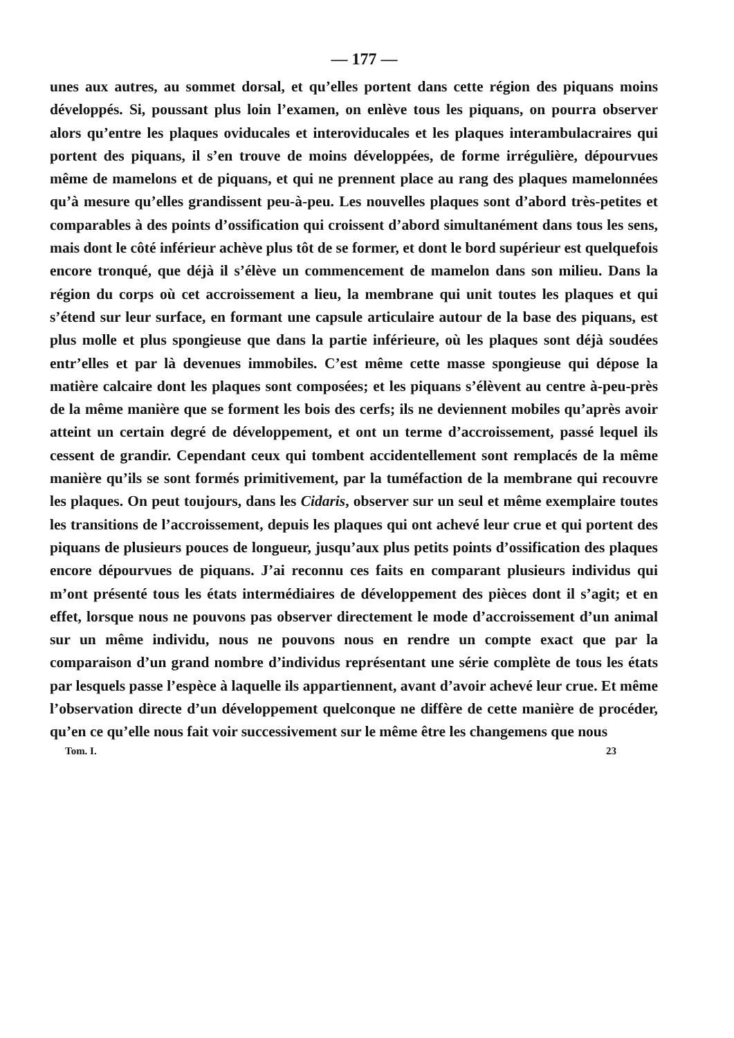— 177 —
unes aux autres, au sommet dorsal, et qu’elles portent dans cette région des piquans moins développés. Si, poussant plus loin l’examen, on enlève tous les piquans, on pourra observer alors qu’entre les plaques oviducales et interovi­ducales et les plaques interambulacraires qui portent des piquans, il s’en trouve de moins développées, de forme irrégulière, dépourvues même de mamelons et de piquans, et qui ne prennent place au rang des plaques mamelonnées qu’à mesure qu’elles grandissent peu-à-peu. Les nouvelles plaques sont d’abord très-petites et comparables à des points d’ossification qui croissent d’abord si­multanément dans tous les sens, mais dont le côté inférieur achève plus tôt de se former, et dont le bord supérieur est quelquefois encore tronqué, que déjà il s’élève un commencement de mamelon dans son milieu. Dans la région du corps où cet accroissement a lieu, la membrane qui unit toutes les plaques et qui s’étend sur leur surface, en formant une capsule articulaire autour de la base des piquans, est plus molle et plus spongieuse que dans la partie infé­rieure, où les plaques sont déjà soudées entr’elles et par là devenues immo­biles. C’est même cette masse spongieuse qui dépose la matière calcaire dont les plaques sont composées; et les piquans s’élèvent au centre à-peu-près de la même manière que se forment les bois des cerfs; ils ne deviennent mobiles qu’après avoir atteint un certain degré de développement, et ont un terme d’accroissement, passé lequel ils cessent de grandir. Cependant ceux qui tombent accidentellement sont remplacés de la même manière qu’ils se sont formés pri­mitivement, par la tuméfaction de la membrane qui recouvre les plaques. On peut toujours, dans les Cidaris, observer sur un seul et même exemplaire toutes les transitions de l’accroissement, depuis les plaques qui ont achevé leur crue et qui portent des piquans de plusieurs pouces de longueur, jusqu’aux plus petits points d’ossification des plaques encore dépourvues de piquans. J’ai reconnu ces faits en comparant plusieurs individus qui m’ont présenté tous les états intermédiaires de développement des pièces dont il s’agit; et en effet, lorsque nous ne pouvons pas observer directement le mode d’accroissement d’un animal sur un même individu, nous ne pouvons nous en rendre un compte exact que par la comparaison d’un grand nombre d’individus représentant une série complète de tous les états par lesquels passe l’espèce à laquelle ils appar­tiennent, avant d’avoir achevé leur crue. Et même l’observation directe d’un développement quelconque ne diffère de cette manière de procéder, qu’en ce qu’elle nous fait voir successivement sur le même être les changemens que nous
Tom. I. 23